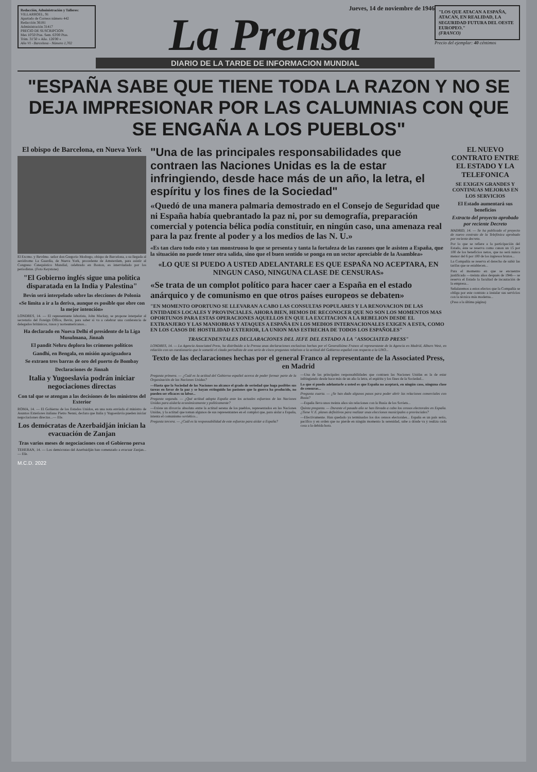Redacción, Administración y Talleres:
VILLARROEL, 91
Apartado de Correos número 442
Redacción 36181
Administración 31417
PRECIO DE SUSCRIPCION
Mes 10'50 Ptas. Sem. 63'00 Ptas.
Trim. 31'50 » Año. 126'00 »
Año VI - Barcelona - Número 1,702
Jueves, 14 de noviembre de 1946
La Prensa
DIARIO DE LA TARDE DE INFORMACION MUNDIAL
"LOS QUE ATACAN A ESPAÑA, ATACAN, EN REALIDAD, LA SEGURIDAD FUTURA DEL OESTE EUROPEO."
(FRANCO)
Precio del ejemplar: 40 céntimos
"ESPAÑA SABE QUE TIENE TODA LA RAZON Y NO SE DEJA IMPRESIONAR POR LAS CALUMNIAS CON QUE SE ENGAÑA A LOS PUEBLOS"
El obispo de Barcelona, en Nueva York
El Excmo. y Revdmo. señor don Gregorio Modrego, obispo de Barcelona, a su llegada al aeródromo La Guardia, de Nueva York, procedente de Amsterdam, para asistir al Congreso Catequístico Mundial, celebrado en Boston, es interviudado por los periodistas. (Foto Keystone)
"El Gobierno inglés sigue una política disparatada en la India y Palestina"
Bevin será interpelado sobre las elecciones de Polonia
«Se limita a ir a la deriva, aunque es posible que obre con la mejor intención»
LONDRES, 14. — El representante laborista, John Mackay, se propone interpelar al secretario del Foreign Office, Bevin, para saber si va a celebrar una conferencia de delegados británicos, rusos y norteamericanos...
Ha declarado en Nueva Delhi el presidente de la Liga Musulmana, Jinnah
El pandit Nehru deplora los crímenes políticos
Gandhi, en Bengala, en misión apaciguadora
Se extraen tres barras de oro del puerto de Bombay
Declaraciones de Jinnah
Italia y Yugoeslavia podrán iniciar negociaciones directas
Con tal que se atengan a las decisiones de los ministros del Exterior
ROMA, 14. — El Gobierno de los Estados Unidos, en una nota enviada al ministro de Asuntos Exteriores italiano Pietro Nenni, declara que Italia y Yugoeslavia pueden iniciar negociaciones directas...— Efe.
Los demócratas de Azerbaidján inician la evacuación de Zanjan
Tras varios meses de negociaciones con el Gobierno persa
TEHERAN, 14. — Los demócratas del Azerbaidján han comenzado a evacuar Zanjan... — Efe.
"Una de las principales responsabilidades que contraen las Naciones Unidas es la de estar infringiendo, desde hace más de un año, la letra, el espíritu y los fines de la Sociedad"
«Quedó de una manera palmaria demostrado en el Consejo de Seguridad que ni España había quebrantado la paz ni, por su demografía, preparación comercial y potencia bélica podía constituir, en ningún caso, una amenaza real para la paz frente al poder y a los medios de las N. U.»
«Es tan claro todo esto y tan monstruoso lo que se presenta y tanta la fortaleza de las razones que le asisten a España, que la situación no puede tener otra salida, sino que el buen sentido se ponga en un sector apreciable de la Asamblea»
«LO QUE SI PUEDO A USTED ADELANTARLE ES QUE ESPAÑA NO ACEPTARA, EN NINGUN CASO, NINGUNA CLASE DE CENSURAS»
«Se trata de un complot político para hacer caer a España en el estado anárquico y de comunismo en que otros países europeos se debaten»
"EN MOMENTO OPORTUNO SE LLEVARAN A CABO LAS CONSULTAS POPULARES Y LA RENOVACION DE LAS ENTIDADES LOCALES Y PROVINCIALES. AHORA BIEN, HEMOS DE RECONOCER QUE NO SON LOS MOMENTOS MAS OPORTUNOS PARA ESTAS OPERACIONES AQUELLOS EN QUE LA EXCITACION A LA REBELION DESDE EL EXTRANJERO Y LAS MANIOBRAS Y ATAQUES A ESPAÑA EN LOS MEDIOS INTERNACIONALES EXIGEN A ESTA, COMO EN LOS CASOS DE HOSTILIDAD EXTERIOR, LA UNION MAS ESTRECHA DE TODOS LOS ESPAÑOLES"
TRASCENDENTALES DECLARACIONES DEL JEFE DEL ESTADO A LA "ASSOCIATED PRESS"
LONDRES, 14. — La Agencia Associated Press, ha distribuido a la Prensa unas declaraciones exclusivas hechas por el Generalísimo Franco al representante de la Agencia en Madrid, Alburn West, en relación con un cuestionario que le sometió el citado periodista de una serie de cinco preguntas relativas a la actitud del Gobierno español con respecto a la UNO...
Texto de las declaraciones hechas por el general Franco al representante de la Associated Press, en Madrid
Pregunta primera. — ¿Cuál es la actitud del Gobierno español acerca de poder formar parte de la Organización de las Naciones Unidas?
—Hasta que la Sociedad de las Naciones no alcance el grado de seriedad que haga posibles sus tareas en favor de la paz y se hayan extinguido las pasiones que la guerra ha producido, no pueden ser eficaces su labor...
Pregunta segunda. — ¿Qué actitud adopta España ante los actuales esfuerzos de las Naciones Unidas para aislarla económicamente y políticamente?
—Existe un divorcio absoluto entre la actitud serena de los pueblos, representados en las Naciones Unidas, y la actitud que toman algunos de sus representantes en el complot que, para aislar a España, intenta el comunismo soviético...
Pregunta tercera. — ¿Cuál es la responsabilidad de este esfuerzo para aislar a España?
—Una de las principales responsabilidades que contraen las Naciones Unidas es la de estar infringiendo desde hace más de un año la letra, el espíritu y los fines de la Sociedad...
Lo que sí puedo adelantarle a usted es que España no aceptará, en ningún caso, ninguna clase de censuras...
Pregunta cuarta. — ¿Se han dado algunos pasos para poder abrir las relaciones comerciales con Rusia?
—España lleva unos treinta años sin relaciones con la Rusia de los Soviets...
Quinta pregunta. — Durante el pasado año se han llevado a cabo los censos electorales en España. ¿Tiene V. E. planes definitivos para realizar unas elecciones municipales o provinciales?
—Efectivamente. Han quedado ya terminados los dos censos electorales... España es un país serio, pacífico y en orden que no pierde en ningún momento la serenidad, sabe a dónde va y realiza cada cosa a la debida hora.
EL NUEVO CONTRATO ENTRE EL ESTADO Y LA TELEFONICA
SE EXIGEN GRANDES Y CONTINUAS MEJORAS EN LOS SERVICIOS
El Estado aumentará sus beneficios
Extracto del proyecto aprobado por reciente Decreto
MADRID, 14. — Se ha publicado el proyecto de nuevo contrato de la Telefónica aprobado por reciente decreto.
Por lo que se refiere a la participación del Estado, éste se reserva como canon un 15 por 100 de los beneficios netos, que no será nunca menor del 6 por 100 de los ingresos brutos...
La Compañía se reserva el derecho de subir las tarifas que se establecen...
Para el momento en que se encuentre justificado —treinta años después de 1946— se reserva el Estado la facultad de incautación de la empresa...
Señalaremos a estos efectos que la Compañía se obliga por este contrato a instalar sus servicios con la técnica más moderna...
(Pasa a la última página)
M.C.D. 2022